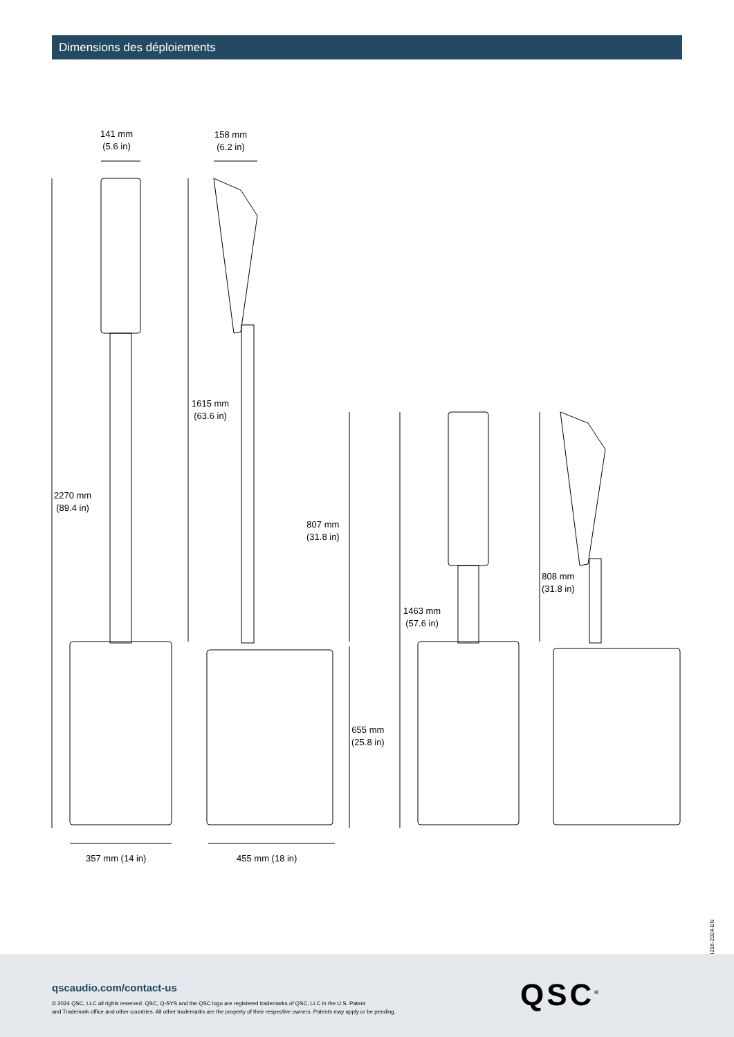Dimensions des déploiements
141 mm
(5.6 in)
158 mm
(6.2 in)
2270 mm
(89.4 in)
1615 mm
(63.6 in)
807 mm
(31.8 in)
808 mm
(31.8 in)
1463 mm
(57.6 in)
655 mm
(25.8 in)
357 mm (14 in) 455 mm (18 in)
1216-2024-EN
qscaudio.com/contact-us
© 2024 QSC, LLC all rights reserved. QSC, Q-SYS and the QSC logo are registered trademarks of QSC, LLC in the U.S. Patent
and Trademark office and other countries. All other trademarks are the property of their respective owners. Patents may apply or be pending.
QSC<sup>®</sup>